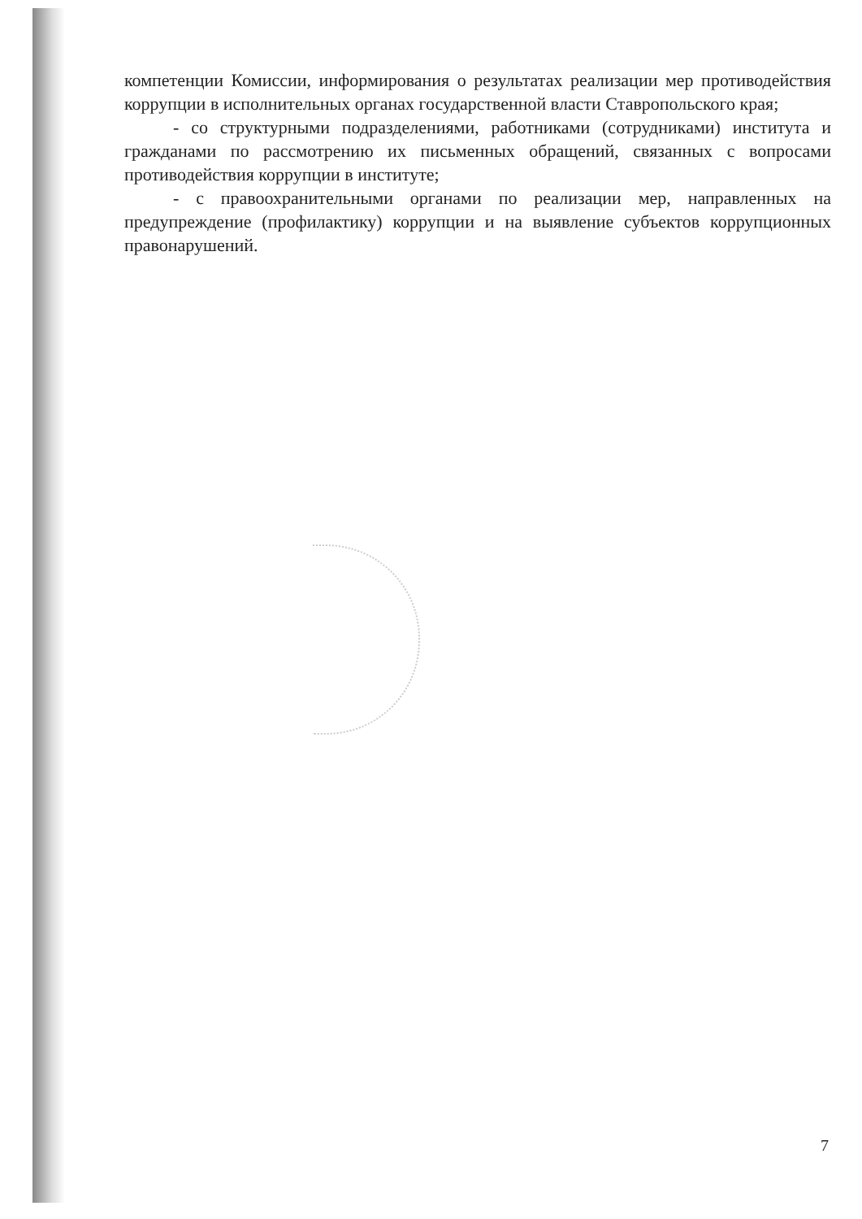компетенции Комиссии, информирования о результатах реализации мер противодействия коррупции в исполнительных органах государственной власти Ставропольского края;
- со структурными подразделениями, работниками (сотрудниками) института и гражданами по рассмотрению их письменных обращений, связанных с вопросами противодействия коррупции в институте;
- с правоохранительными органами по реализации мер, направленных на предупреждение (профилактику) коррупции и на выявление субъектов коррупционных правонарушений.
7